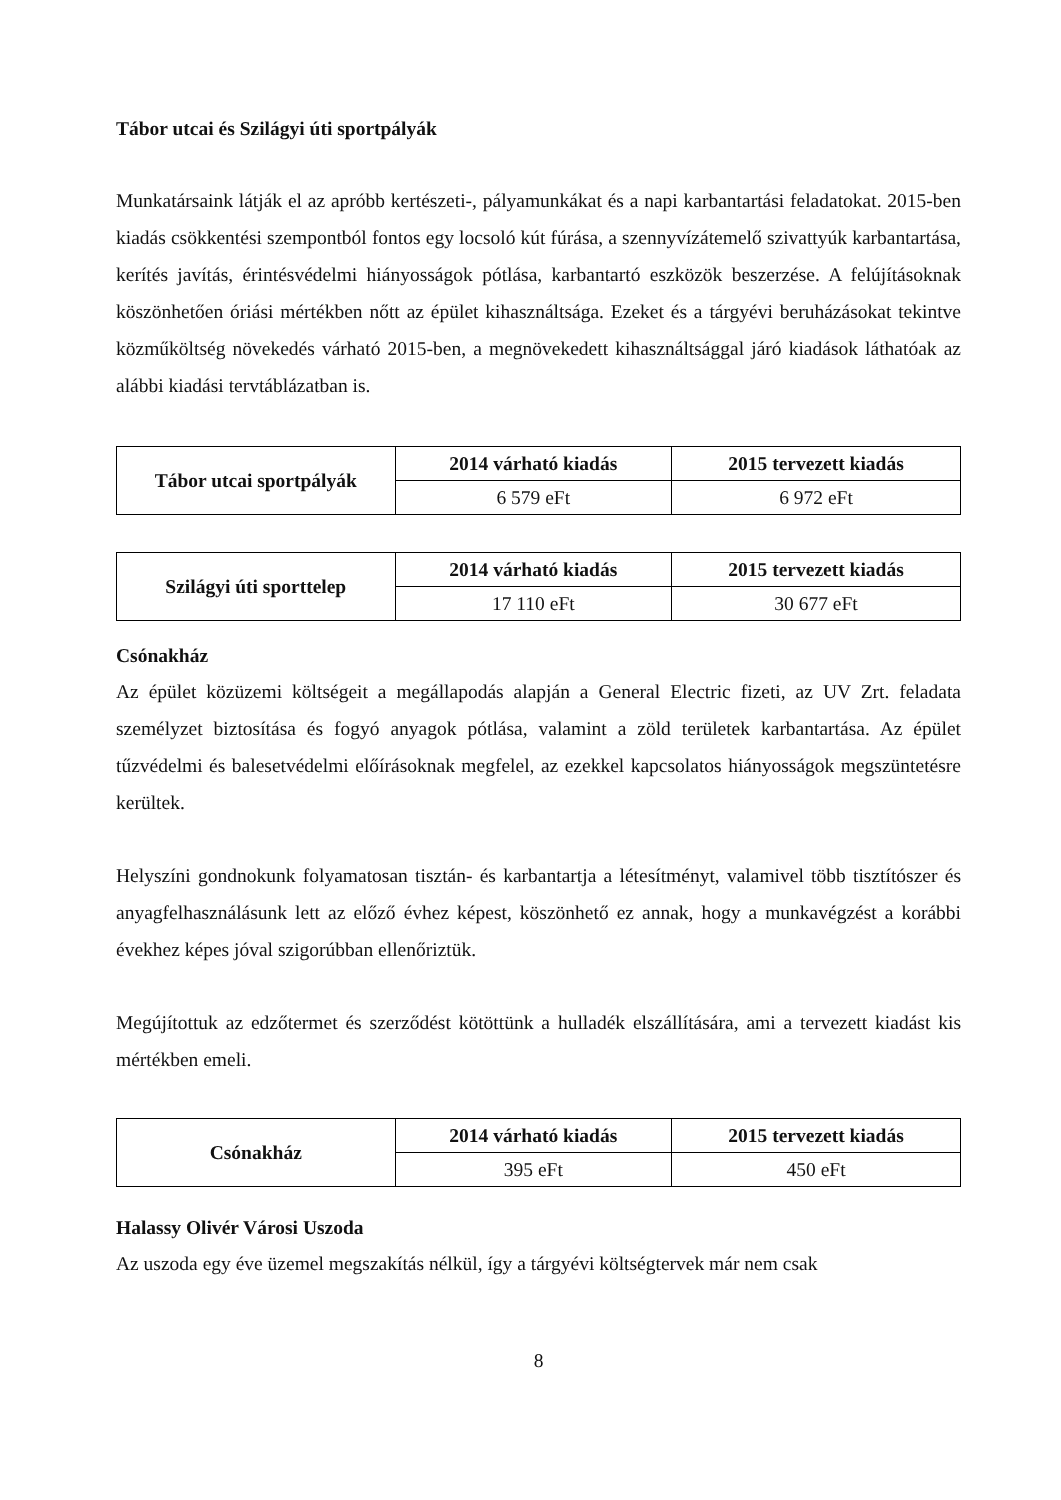Tábor utcai és Szilágyi úti sportpályák
Munkatársaink látják el az apróbb kertészeti-, pályamunkákat és a napi karbantartási feladatokat. 2015-ben kiadás csökkentési szempontból fontos egy locsoló kút fúrása, a szennyvízátemelő szivattyúk karbantartása, kerítés javítás, érintésvédelmi hiányosságok pótlása, karbantartó eszközök beszerzése. A felújításoknak köszönhetően óriási mértékben nőtt az épület kihasználtsága. Ezeket és a tárgyévi beruházásokat tekintve közműköltség növekedés várható 2015-ben, a megnövekedett kihasználtsággal járó kiadások láthatóak az alábbi kiadási tervtáblázatban is.
| Tábor utcai sportpályák | 2014 várható kiadás | 2015 tervezett kiadás |
| --- | --- | --- |
| | 6 579 eFt | 6 972 eFt |
| Szilágyi úti sporttelep | 2014 várható kiadás | 2015 tervezett kiadás |
| --- | --- | --- |
| | 17 110 eFt | 30 677 eFt |
Csónakház
Az épület közüzemi költségeit a megállapodás alapján a General Electric fizeti, az UV Zrt. feladata személyzet biztosítása és fogyó anyagok pótlása, valamint a zöld területek karbantartása. Az épület tűzvédelmi és balesetvédelmi előírásoknak megfelel, az ezekkel kapcsolatos hiányosságok megszüntetésre kerültek.
Helyszíni gondnokunk folyamatosan tisztán- és karbantartja a létesítményt, valamivel több tisztítószer és anyagfelhasználásunk lett az előző évhez képest, köszönhető ez annak, hogy a munkavégzést a korábbi évekhez képes jóval szigorúbban ellenőriztük.
Megújítottuk az edzőtermet és szerződést kötöttünk a hulladék elszállítására, ami a tervezett kiadást kis mértékben emeli.
| Csónakház | 2014 várható kiadás | 2015 tervezett kiadás |
| --- | --- | --- |
| | 395 eFt | 450 eFt |
Halassy Olivér Városi Uszoda
Az uszoda egy éve üzemel megszakítás nélkül, így a tárgyévi költségtervek már nem csak
8